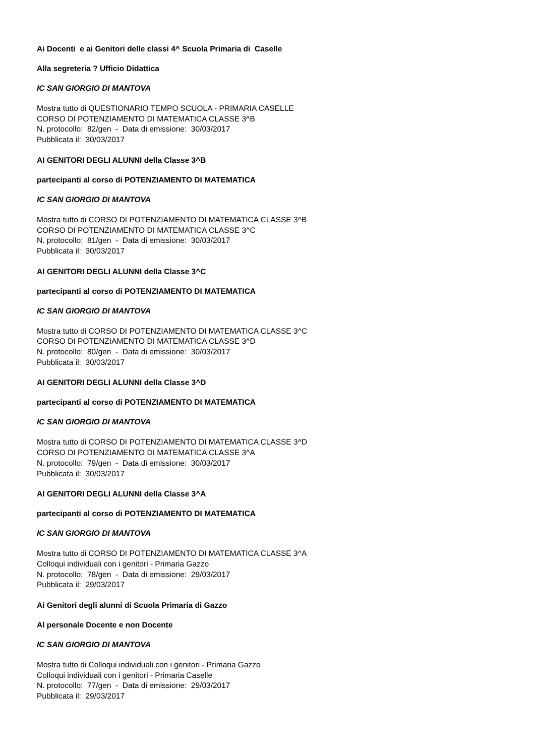Ai Docenti e ai Genitori delle classi 4^ Scuola Primaria di Caselle
Alla segreteria ? Ufficio Didattica
IC SAN GIORGIO DI MANTOVA
Mostra tutto di QUESTIONARIO TEMPO SCUOLA - PRIMARIA CASELLE
CORSO DI POTENZIAMENTO DI MATEMATICA CLASSE 3^B
N. protocollo: 82/gen - Data di emissione: 30/03/2017
Pubblicata il: 30/03/2017
AI GENITORI DEGLI ALUNNI della Classe 3^B
partecipanti al corso di POTENZIAMENTO DI MATEMATICA
IC SAN GIORGIO DI MANTOVA
Mostra tutto di CORSO DI POTENZIAMENTO DI MATEMATICA CLASSE 3^B
CORSO DI POTENZIAMENTO DI MATEMATICA CLASSE 3^C
N. protocollo: 81/gen - Data di emissione: 30/03/2017
Pubblicata il: 30/03/2017
AI GENITORI DEGLI ALUNNI della Classe 3^C
partecipanti al corso di POTENZIAMENTO DI MATEMATICA
IC SAN GIORGIO DI MANTOVA
Mostra tutto di CORSO DI POTENZIAMENTO DI MATEMATICA CLASSE 3^C
CORSO DI POTENZIAMENTO DI MATEMATICA CLASSE 3^D
N. protocollo: 80/gen - Data di emissione: 30/03/2017
Pubblicata il: 30/03/2017
AI GENITORI DEGLI ALUNNI della Classe 3^D
partecipanti al corso di POTENZIAMENTO DI MATEMATICA
IC SAN GIORGIO DI MANTOVA
Mostra tutto di CORSO DI POTENZIAMENTO DI MATEMATICA CLASSE 3^D
CORSO DI POTENZIAMENTO DI MATEMATICA CLASSE 3^A
N. protocollo: 79/gen - Data di emissione: 30/03/2017
Pubblicata il: 30/03/2017
AI GENITORI DEGLI ALUNNI della Classe 3^A
partecipanti al corso di POTENZIAMENTO DI MATEMATICA
IC SAN GIORGIO DI MANTOVA
Mostra tutto di CORSO DI POTENZIAMENTO DI MATEMATICA CLASSE 3^A
Colloqui individuali con i genitori - Primaria Gazzo
N. protocollo: 78/gen - Data di emissione: 29/03/2017
Pubblicata il: 29/03/2017
Ai Genitori degli alunni di Scuola Primaria di Gazzo
Al personale Docente e non Docente
IC SAN GIORGIO DI MANTOVA
Mostra tutto di Colloqui individuali con i genitori - Primaria Gazzo
Colloqui individuali con i genitori - Primaria Caselle
N. protocollo: 77/gen - Data di emissione: 29/03/2017
Pubblicata il: 29/03/2017